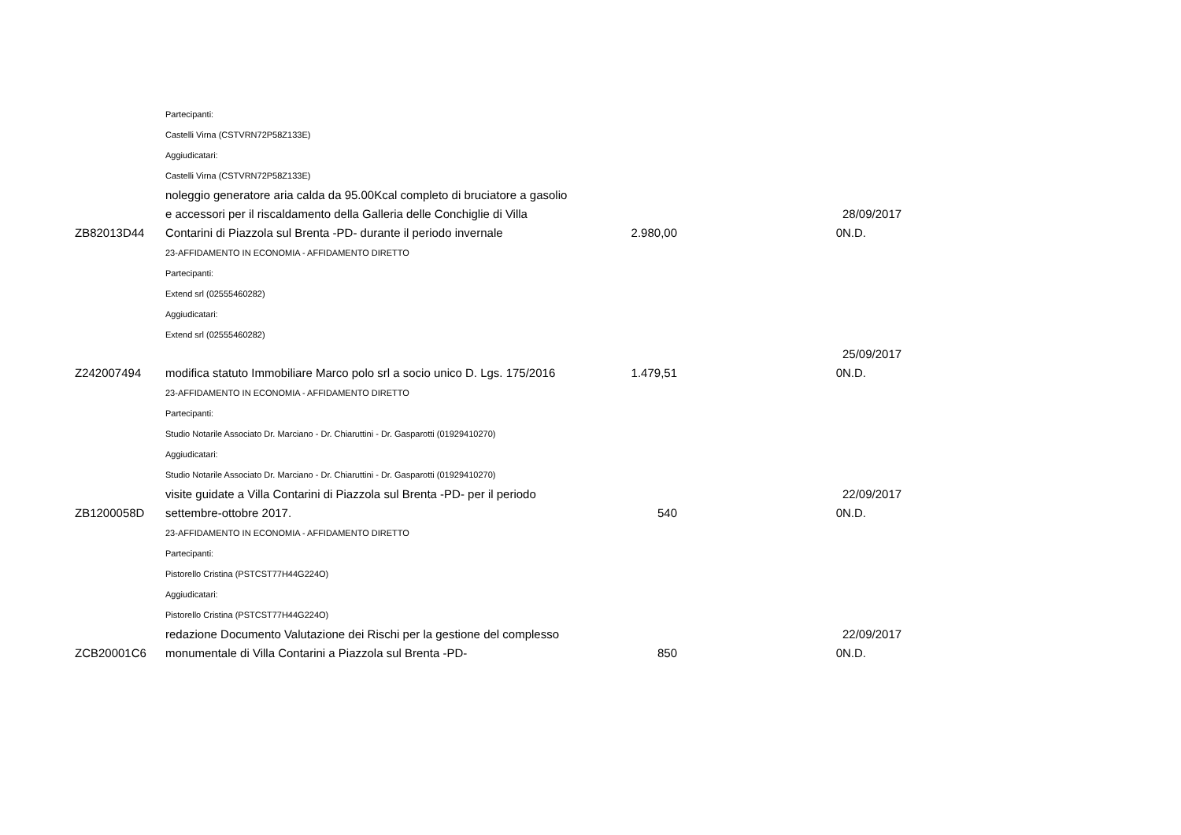| | Partecipanti: | | | |
| | Castelli Virna (CSTVRN72P58Z133E) | | | |
| | Aggiudicatari: | | | |
| | Castelli Virna (CSTVRN72P58Z133E) | | | |
| ZB82013D44 | noleggio generatore aria calda da 95.00Kcal completo di bruciatore a gasolio e accessori per il riscaldamento della Galleria delle Conchiglie di Villa Contarini di Piazzola sul Brenta -PD- durante il periodo invernale | 2.980,00 | 0 | 28/09/2017 N.D. |
| | 23-AFFIDAMENTO IN ECONOMIA - AFFIDAMENTO DIRETTO | | | |
| | Partecipanti: | | | |
| | Extend srl (02555460282) | | | |
| | Aggiudicatari: | | | |
| | Extend srl (02555460282) | | | |
| Z242007494 | modifica statuto Immobiliare Marco polo srl a socio unico D. Lgs. 175/2016 | 1.479,51 | 0 | 25/09/2017 N.D. |
| | 23-AFFIDAMENTO IN ECONOMIA - AFFIDAMENTO DIRETTO | | | |
| | Partecipanti: | | | |
| | Studio Notarile Associato Dr. Marciano - Dr. Chiaruttini - Dr. Gasparotti (01929410270) | | | |
| | Aggiudicatari: | | | |
| | Studio Notarile Associato Dr. Marciano - Dr. Chiaruttini - Dr. Gasparotti (01929410270) | | | |
| ZB1200058D | visite guidate a Villa Contarini di Piazzola sul Brenta -PD- per il periodo settembre-ottobre 2017. | 540 | 0 | 22/09/2017 N.D. |
| | 23-AFFIDAMENTO IN ECONOMIA - AFFIDAMENTO DIRETTO | | | |
| | Partecipanti: | | | |
| | Pistorello Cristina (PSTCST77H44G224O) | | | |
| | Aggiudicatari: | | | |
| | Pistorello Cristina (PSTCST77H44G224O) | | | |
| ZCB20001C6 | redazione Documento Valutazione dei Rischi per la gestione del complesso monumentale di Villa Contarini a Piazzola sul Brenta -PD- | 850 | 0 | 22/09/2017 N.D. |